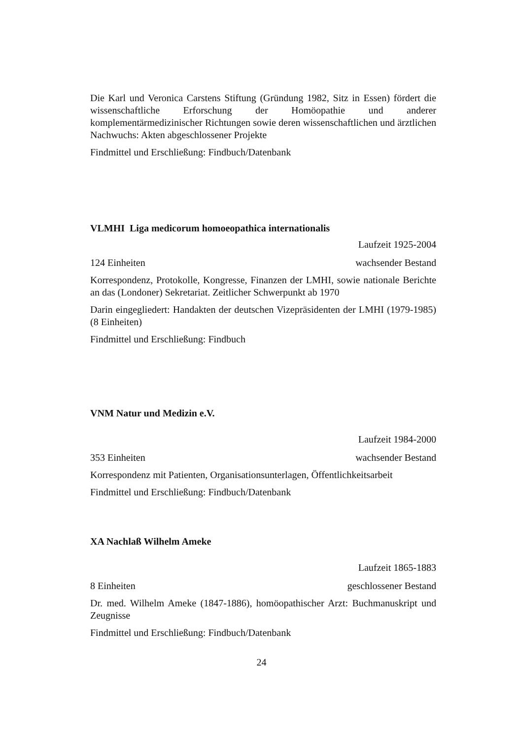Die Karl und Veronica Carstens Stiftung (Gründung 1982, Sitz in Essen) fördert die wissenschaftliche Erforschung der Homöopathie und anderer komplementärmedizinischer Richtungen sowie deren wissenschaftlichen und ärztlichen Nachwuchs: Akten abgeschlossener Projekte
Findmittel und Erschließung: Findbuch/Datenbank
VLMHI Liga medicorum homoeopathica internationalis
Laufzeit 1925-2004
124 Einheiten wachsender Bestand
Korrespondenz, Protokolle, Kongresse, Finanzen der LMHI, sowie nationale Berichte an das (Londoner) Sekretariat. Zeitlicher Schwerpunkt ab 1970
Darin eingegliedert: Handakten der deutschen Vizepräsidenten der LMHI (1979-1985) (8 Einheiten)
Findmittel und Erschließung: Findbuch
VNM Natur und Medizin e.V.
Laufzeit 1984-2000
353 Einheiten wachsender Bestand
Korrespondenz mit Patienten, Organisationsunterlagen, Öffentlichkeitsarbeit
Findmittel und Erschließung: Findbuch/Datenbank
XA Nachlaß Wilhelm Ameke
Laufzeit 1865-1883
8 Einheiten geschlossener Bestand
Dr. med. Wilhelm Ameke (1847-1886), homöopathischer Arzt: Buchmanuskript und Zeugnisse
Findmittel und Erschließung: Findbuch/Datenbank
24